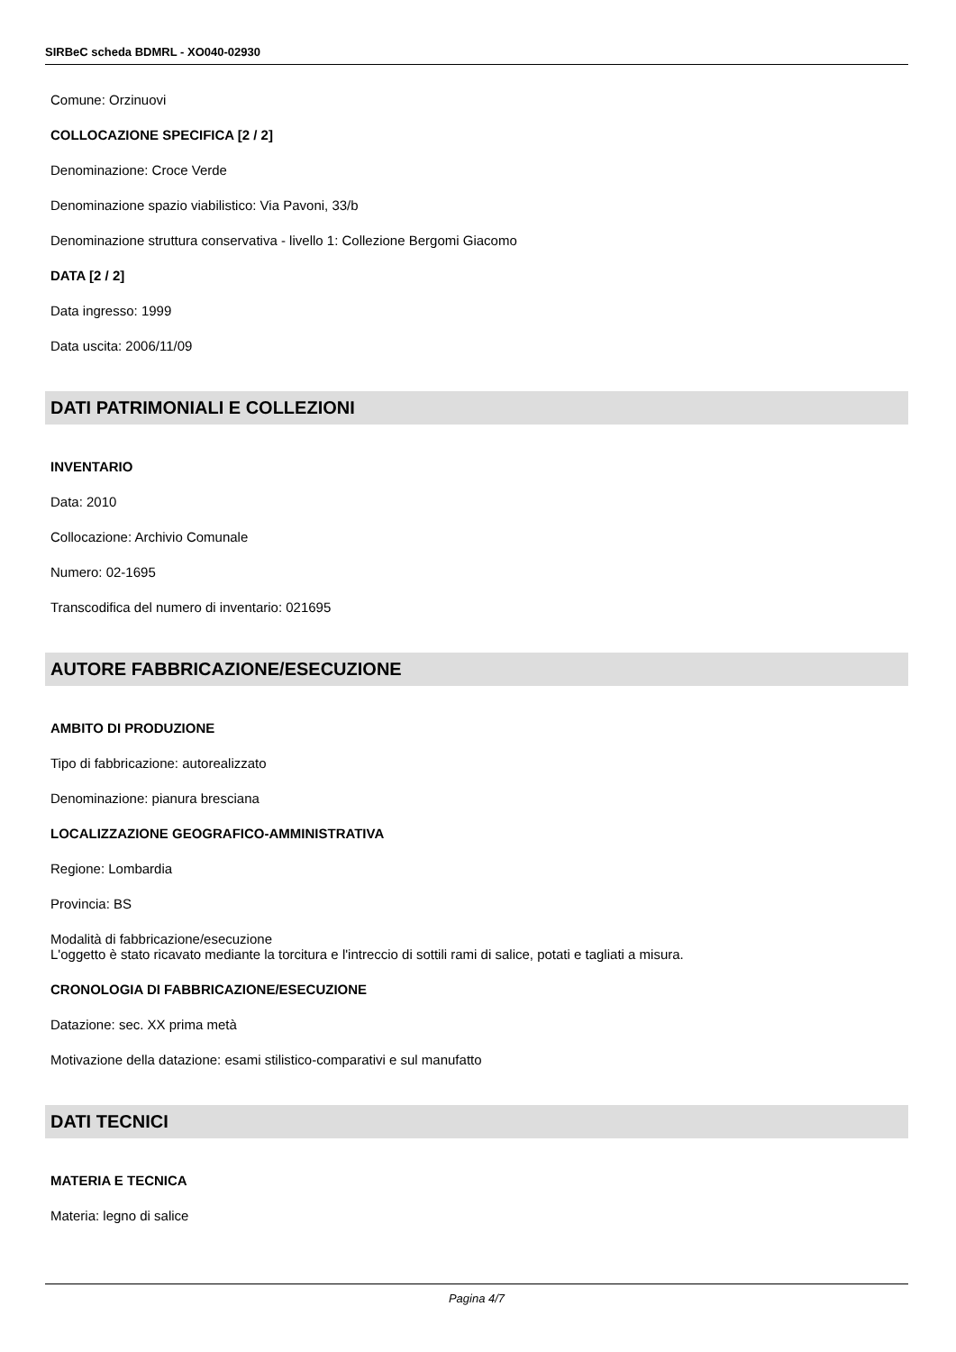SIRBeC scheda BDMRL - XO040-02930
Comune: Orzinuovi
COLLOCAZIONE SPECIFICA [2 / 2]
Denominazione: Croce Verde
Denominazione spazio viabilistico: Via Pavoni, 33/b
Denominazione struttura conservativa - livello 1: Collezione Bergomi Giacomo
DATA [2 / 2]
Data ingresso: 1999
Data uscita: 2006/11/09
DATI PATRIMONIALI E COLLEZIONI
INVENTARIO
Data: 2010
Collocazione: Archivio Comunale
Numero: 02-1695
Transcodifica del numero di inventario: 021695
AUTORE FABBRICAZIONE/ESECUZIONE
AMBITO DI PRODUZIONE
Tipo di fabbricazione: autorealizzato
Denominazione: pianura bresciana
LOCALIZZAZIONE GEOGRAFICO-AMMINISTRATIVA
Regione: Lombardia
Provincia: BS
Modalità di fabbricazione/esecuzione
L'oggetto è stato ricavato mediante la torcitura e l'intreccio di sottili rami di salice, potati e tagliati a misura.
CRONOLOGIA DI FABBRICAZIONE/ESECUZIONE
Datazione: sec. XX prima metà
Motivazione della datazione: esami stilistico-comparativi e sul manufatto
DATI TECNICI
MATERIA E TECNICA
Materia: legno di salice
Pagina 4/7